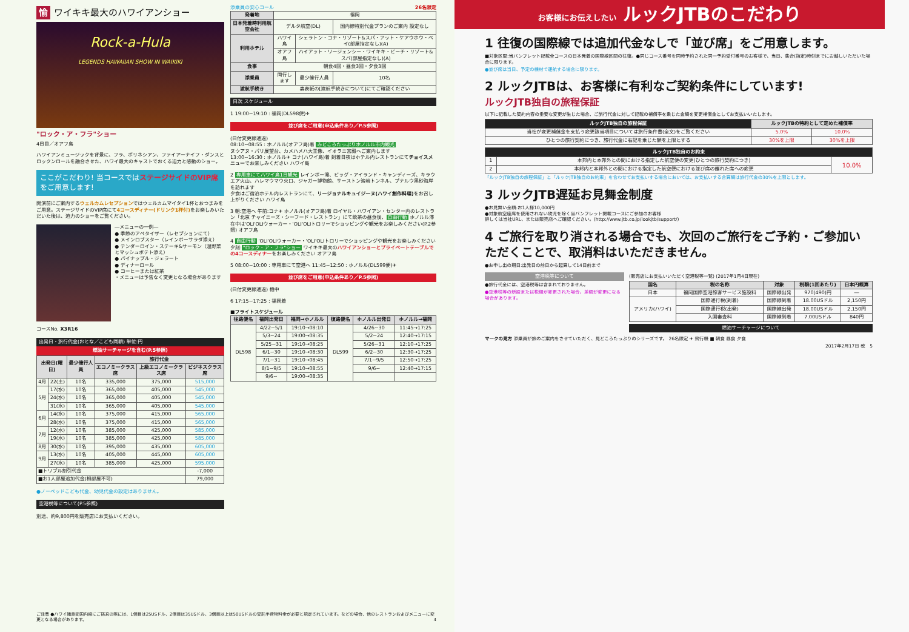愉 ワイキキ最大のハワイアンショー
Rock-a-Hula
LEGENDS HAWAIIAN SHOW IN WAIKIKI
"ロック・ア・フラ"ショー
4日目／オアフ島
ハワイアンミュージックを背景に、フラ、ポリネシアン、ファイアーナイフ・ダンスとロックンロールを融合させた、ハワイ最大のキャストでおくる迫力と感動のショー。
ここがこだわり! 当コースではステージサイドのVIP席をご用意します!
開演前にご案内するウェルカムレセプションではウェルカムマイタイ1杯とおつまみをご用意。ステージサイドのVIP席にて4コースディナー(ドリンク1杯付) をお楽しみいただいた後は、迫力のショーをご覧ください。
―メニューの一例―
● 季節のアペタイザー（レセプションにて）
● メインロブスター（レインボーサラダ添え）
● テンダーロイン・ステーキ&サーモン（温野菜とマッシュポテト添え）
● パイナップル・ジェラート
● ディナーロール
● コーヒーまたは紅茶
・メニューは予告なく変更となる場合があります
コースNo. X3R16
出発日・旅行代金(おとな／こども同額) 単位:円
燃油サーチャージを含む(P.5参照)
| 出発日(曜日) | | 最少催行人員 | 旅行代金 | | |
| --- | --- | --- | --- | --- | --- |
| | | | エコノミークラス席 | 上級エコノミークラス席 | ビジネスクラス席 |
| 4月 | 22(土) | 10名 | 335,000 | 375,000 | 515,000 |
| 5月 | 17(水) | 10名 | 365,000 | 405,000 | 545,000 |
| | 24(水) | 10名 | 365,000 | 405,000 | 545,000 |
| | 31(水) | 10名 | 365,000 | 405,000 | 545,000 |
| 6月 | 14(水) | 10名 | 375,000 | 415,000 | 565,000 |
| | 28(水) | 10名 | 375,000 | 415,000 | 565,000 |
| 7月 | 12(水) | 10名 | 385,000 | 425,000 | 585,000 |
| | 19(水) | 10名 | 385,000 | 425,000 | 585,000 |
| 8月 | 30(水) | 10名 | 395,000 | 435,000 | 605,000 |
| 9月 | 13(水) | 10名 | 405,000 | 445,000 | 605,000 |
| | 27(水) | 10名 | 385,000 | 425,000 | 595,000 |
| ■トリプル割引代金 | | | | | -7,000 |
| ■お1人部屋追加代金(相部屋不可) | | | | | 79,000 |
●ノーベッドこども代金、幼児代金の設定はありません。
空港税等について(P.5参照)
別途、約9,800円を販売店にお支払いください。
添乗員の安心コール 26名限定
| 発着地 | 福岡 | | |
| 日本発着時利用航空会社 | デルタ航空(DL) | | 国内線特別代金プランのご案内 設定なし |
| 利用ホテル | ハワイ島 | シェラトン・コナ・リゾート&スパ・アット・ケアウホウ・ベイ(部屋指定なし)(A) | |
| | オアフ島 | ハイアット・リージェンシー・ワイキキ・ビーチ・リゾート&スパ(部屋指定なし)(A) | |
| 食事 | 朝食4回・昼食3回・夕食3回 | | |
| 添乗員 | 同行します | 最少催行人員 | 10名 |
| 渡航手続き | 裏表紙の[渡航手続きについて]にてご確認ください | | |
日次 スケジュール
1 19:00~19:10 : 福岡(DL598便)✈
並び席をご用意(申込条件あり／P.5参照)
(日付変更線通過)
08:10~08:55 : ホノルル(オアフ島)着 みどころたっぷりホノルル市内観光
ヌウアヌ・パリ展望台、カメハメハ大王像、イオラニ宮殿へご案内します
13:00~16:30 : ホノルル✈ コナ(ハワイ島)着 到着日夜はホテル内レストランにてチョイスメニューでお楽しみください ハワイ島
2 専用車にてハワイ島1日観光 レインボー滝、ビッグ・アイランド・キャンディーズ、キラウエア火山、ハレマウマウ火口、ジャガー博物館、サーストン溶岩トンネル、プナルウ黒砂海岸を訪れます
夕食はご宿泊ホテル内レストランにて、リージョナルキュイジーヌ(ハワイ創作料理) をお召し上がりください ハワイ島
3 朝:空港へ 午前:コナ✈ ホノルル(オアフ島)着 ロイヤル・ハワイアン・センター内のレストラン「北京 チャイニーズ・シーフード・レストラン」にて飲茶の昼食後、自由行動 ホノルル滞在中は'OLI'OLIウォーカー・'OLI'OLIトロリーでショッピングや観光をお楽しみください(P.2参照) オアフ島
4 自由行動 'OLI'OLIウォーカー・'OLI'OLIトロリーでショッピングや観光をお楽しみください
夕刻:"ロック・ア・フラ"ショー ワイキキ最大のハワイアンショーとプライベートテーブルでの4コースディナーをお楽しみください オアフ島
5 08:00~10:00 : 専用車にて空港へ 11:45~12:50 : ホノルル(DL599便)✈
並び席をご用意(申込条件あり／P.5参照)
(日付変更線通過) 機中
6 17:15~17:25 : 福岡着
■フライトスケジュール
| 往路便名 | 福岡出発日 | 福岡→ホノルル | 復路便名 | ホノルル出発日 | ホノルル→福岡 |
| --- | --- | --- | --- | --- | --- |
| DL598 | 4/22~5/1 | 19:10→08:10 | DL599 | 4/26~30 | 11:45→17:25 |
| | 5/3~24 | 19:00→08:35 | | 5/2~24 | 12:40→17:15 |
| | 5/25~31 | 19:10→08:25 | | 5/26~31 | 12:10→17:25 |
| | 6/1~30 | 19:10→08:30 | | 6/2~30 | 12:30→17:25 |
| | 7/1~31 | 19:10→08:45 | | 7/1~9/5 | 12:50→17:25 |
| | 8/1~9/5 | 19:10→08:55 | | 9/6~ | 12:40→17:15 |
| | 9/6~ | 19:00→08:35 | | | |
ご注意 ●ハワイ諸島間国内線にご搭乗の際には、1個目は25USドル、2個目は35USドル、3個目以上は50USドルの受託手荷物料金が必要と規定されています。などの場合、他のレストランおよびメニューに変更となる場合があります。 4
お客様にお伝えしたい ルックJTBのこだわり
1 往復の国際線では追加代金なしで「並び席」をご用意します。
■対象区間:当パンフレット記載全コースの日本発着の国際線区間の往復。●同じコース番号を同時予約された同一予約受付番号のお客様で、当日、集合(指定)時刻までにお越しいただいた場合に限ります。
●並び席は当日、予定の機材で運航する場合に限ります。
2 ルックJTBは、お客様に有利なご契約条件にしています!
ルックJTB独自の旅程保証
以下に記載した契約内容の重要な変更が生じた場合、ご旅行代金に対して記載の補償率を乗じた金額を変更補償金としてお支払いいたします。
| ルックJTB独自の旅程保証 | ルックJTBの特約として定めた補償率 | |
| --- | --- | --- |
| 当社が変更補償金を支払う変更該当項目については旅行条件書(全文)をご覧ください | 5.0% | 10.0% |
| ひとつの旅行契約につき、旅行代金に右記を乗じた額を上限とする | 30%を上限 | 30%を上限 |
| ルックJTB独自のお約束 | | |
| --- | --- | --- |
| 1 | 本邦内と本邦外との間における指定した航空便の変更(ひとつの旅行契約につき) | 10.0% |
| 2 | 本邦内と本邦外との間における指定した航空便における並び席の離れた席への変更 | |
「ルックJTB独自の旅程保証」と「ルックJTB独自のお約束」を合わせてお支払いする場合においては、お支払いする合算額は旅行代金の30%を上限とします。
3 ルックJTB遅延お見舞金制度
●お見舞い金額:お1人様10,000円
●対象航空座席を使用されない幼児を除く当パンフレット掲載コースにご参加のお客様
詳しくは当社URL、または販売店へご確認ください。(http://www.jtb.co.jp/lookjtb/support/)
4 ご旅行を取り消される場合でも、次回のご旅行をご予約・ご参加いただくことで、取消料はいただきません。
●お申し出の期日:出発日の前日から起算して14日前まで
空港税等について
●旅行代金には、空港税等は含まれておりません。
●空港税等の新設または税額が変更された場合、差額が変更になる場合があります。
(販売店にお支払いいただく空港税等一覧) (2017年1月4日現在)
| 国名 | 税の名称 | 対象 | 税額(1回あたり) | 日本円概算 |
| --- | --- | --- | --- | --- |
| 日本 | 福岡国際空港旅客サービス施設料 | 国際線出発 | 970(490)円 | ― |
| アメリカ(ハワイ) | 国際通行税(到着) | 国際線到着 | 18.00USドル | 2,150円 |
| | 国際通行税(出発) | 国際線出発 | 18.00USドル | 2,150円 |
| | 入国審査料 | 国際線到着 | 7.00USドル | 840円 |
燃油サーチャージについて
マークの見方 添乗員が旅のご案内をさせていただく、見どころたっぷりのシリーズです。 26名限定 ✈ 飛行機 ■ 朝食 昼食 夕食
2017年2月17日 改　5